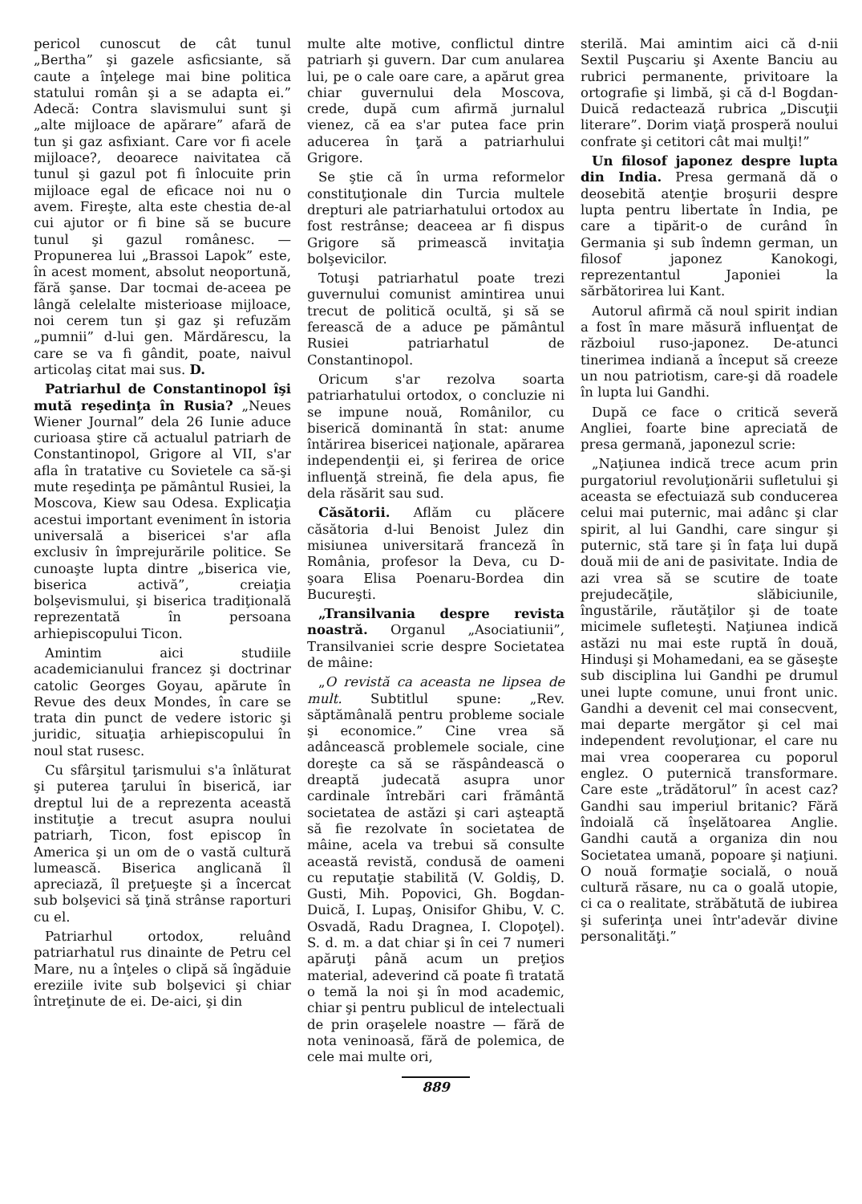pericol cunoscut de cât tunul „Bertha” şi gazele asficsiante, să caute a înţelege mai bine politica statului român şi a se adapta ei.” Adecă: Contra slavismului sunt şi „alte mijloace de apărare” afară de tun şi gaz asfixiant. Care vor fi acele mijloace?, deoarece naivitatea că tunul şi gazul pot fi înlocuite prin mijloace egal de eficace noi nu o avem. Fireşte, alta este chestia de-al cui ajutor or fi bine să se bucure tunul şi gazul românesc. — Propunerea lui „Brassoi Lapok” este, în acest moment, absolut neoportună, fără şanse. Dar tocmai de-aceea pe lângă celelalte misterioase mijloace, noi cerem tun şi gaz şi refuzăm „pumnii” d-lui gen. Mărdărescu, la care se va fi gândit, poate, naivul articolaş citat mai sus. D.
Patriarhul de Constantinopol îşi mută reşedinţa în Rusia? „Neues Wiener Journal” dela 26 Iunie aduce curioasa ştire că actualul patriarh de Constantinopol, Grigore al VII, s'ar afla în tratative cu Sovietele ca să-şi mute reşedinţa pe pământul Rusiei, la Moscova, Kiew sau Odesa. Explicaţia acestui important eveniment în istoria universală a bisericei s'ar afla exclusiv în împrejurările politice. Se cunoaşte lupta dintre „biserica vie, biserica activă”, creiaţia bolşevismului, şi biserica tradiţională reprezentată în persoana arhiepiscopului Ticon.
Amintim aici studiile academicianului francez şi doctrinar catolic Georges Goyau, apărute în Revue des deux Mondes, în care se trata din punct de vedere istoric şi juridic, situaţia arhiepiscopului în noul stat rusesc.
Cu sfârşitul ţarismului s'a înlăturat şi puterea ţarului în biserică, iar dreptul lui de a reprezenta această instituţie a trecut asupra noului patriarh, Ticon, fost episcop în America şi un om de o vastă cultură lumească. Biserica anglicană îl apreciază, îl preţueşte şi a încercat sub bolşevici să ţină strânse raporturi cu el.
Patriarhul ortodox, reluând patriarhatul rus dinainte de Petru cel Mare, nu a înţeles o clipă să îngăduie ereziile ivite sub bolşevici şi chiar întreţinute de ei. De-aici, şi din
multe alte motive, conflictul dintre patriarh şi guvern. Dar cum anularea lui, pe o cale oare care, a apărut grea chiar guvernului dela Moscova, crede, după cum afirmă jurnalul vienez, că ea s'ar putea face prin aducerea în ţară a patriarhului Grigore.
Se ştie că în urma reformelor constituţionale din Turcia multele drepturi ale patriarhatului ortodox au fost restrânse; deaceea ar fi dispus Grigore să primească invitaţia bolşevicilor.
Totuşi patriarhatul poate trezi guvernului comunist amintirea unui trecut de politică ocultă, şi să se ferească de a aduce pe pământul Rusiei patriarhatul de Constantinopol.
Oricum s'ar rezolva soarta patriarhatului ortodox, o concluzie ni se impune nouă, Românilor, cu biserică dominantă în stat: anume întărirea bisericei naţionale, apărarea independenţii ei, şi ferirea de orice influenţă streină, fie dela apus, fie dela răsărit sau sud.
Căsătorii. Aflăm cu plăcere căsătoria d-lui Benoist Julez din misiunea universitară franceză în România, profesor la Deva, cu D-şoara Elisa Poenaru-Bordea din Bucureşti.
„Transilvania despre revista noastră. Organul „Asociatiunii”, Transilvaniei scrie despre Societatea de mâine:
„O revistă ca aceasta ne lipsea de mult. Subtitlul spune: „Rev. săptămânală pentru probleme sociale şi economice.” Cine vrea să adâncească problemele sociale, cine doreşte ca să se răspândească o dreaptă judecată asupra unor cardinale întrebări cari frământă societatea de astăzi şi cari aşteaptă să fie rezolvate în societatea de mâine, acela va trebui să consulte această revistă, condusă de oameni cu reputaţie stabilită (V. Goldiş, D. Gusti, Mih. Popovici, Gh. Bogdan-Duică, I. Lupaş, Onisifor Ghibu, V. C. Osvadă, Radu Dragnea, I. Clopoţel). S. d. m. a dat chiar şi în cei 7 numeri apăruţi până acum un preţios material, adeverind că poate fi tratată o temă la noi şi în mod academic, chiar şi pentru publicul de intelectuali de prin oraşelele noastre — fără de nota veninoasă, fără de polemica, de cele mai multe ori,
sterilă. Mai amintim aici că d-nii Sextil Puşcariu şi Axente Banciu au rubrici permanente, privitoare la ortografie şi limbă, şi că d-l Bogdan-Duică redactează rubrica „Discuţii literare”. Dorim viaţă prosperă noului confrate şi cetitori cât mai mulţi!”
Un filosof japonez despre lupta din India. Presa germană dă o deosebită atenţie broşurii despre lupta pentru libertate în India, pe care a tipărit-o de curând în Germania şi sub îndemn german, un filosof japonez Kanokogi, reprezentantul Japoniei la sărbătorirea lui Kant.
Autorul afirmă că noul spirit indian a fost în mare măsură influenţat de războiul ruso-japonez. De-atunci tinerimea indiană a început să creeze un nou patriotism, care-şi dă roadele în lupta lui Gandhi.
După ce face o critică severă Angliei, foarte bine apreciată de presa germană, japonezul scrie:
„Naţiunea indică trece acum prin purgatoriul revoluţionării sufletului şi aceasta se efectuiază sub conducerea celui mai puternic, mai adânc şi clar spirit, al lui Gandhi, care singur şi puternic, stă tare şi în faţa lui după două mii de ani de pasivitate. India de azi vrea să se scutire de toate prejudecăţile, slăbiciunile, îngustările, răutăţilor şi de toate micimele sufleteşti. Naţiunea indică astăzi nu mai este ruptă în două, Hinduşi şi Mohamedani, ea se găseşte sub disciplina lui Gandhi pe drumul unei lupte comune, unui front unic. Gandhi a devenit cel mai consecvent, mai departe mergător şi cel mai independent revoluţionar, el care nu mai vrea cooperarea cu poporul englez. O puternică transformare. Care este „trădătorul” în acest caz? Gandhi sau imperiul britanic? Fără îndoială că înşelătoarea Anglie. Gandhi caută a organiza din nou Societatea umană, popoare şi naţiuni. O nouă formaţie socială, o nouă cultură răsare, nu ca o goală utopie, ci ca o realitate, străbătută de iubirea şi suferinţa unei într'adevăr divine personalităţi.”
889